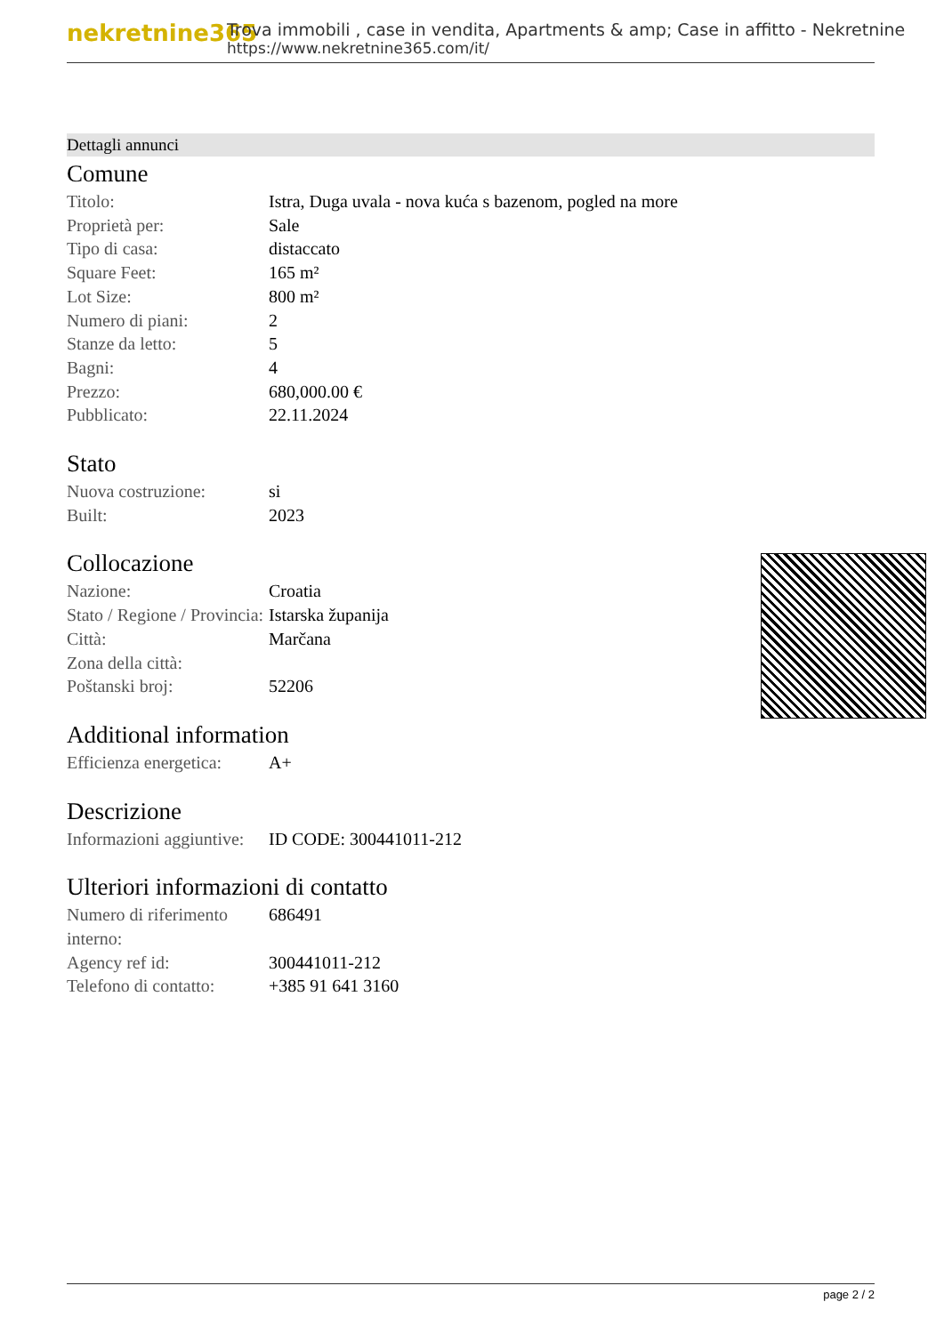nekretnine365
Trova immobili , case in vendita, Apartments & amp; Case in affitto - Nekretnine
https://www.nekretnine365.com/it/
Dettagli annunci
Comune
| Titolo: | Istra, Duga uvala - nova kuća s bazenom, pogled na more |
| Proprietà per: | Sale |
| Tipo di casa: | distaccato |
| Square Feet: | 165 m² |
| Lot Size: | 800 m² |
| Numero di piani: | 2 |
| Stanze da letto: | 5 |
| Bagni: | 4 |
| Prezzo: | 680,000.00 € |
| Pubblicato: | 22.11.2024 |
Stato
| Nuova costruzione: | si |
| Built: | 2023 |
Collocazione
| Nazione: | Croatia |
| Stato / Regione / Provincia: | Istarska županija |
| Città: | Marčana |
| Zona della città: | |
| Poštanski broj: | 52206 |
Additional information
| Efficienza energetica: | A+ |
Descrizione
| Informazioni aggiuntive: | ID CODE: 300441011-212 |
Ulteriori informazioni di contatto
| Numero di riferimento interno: | 686491 |
| Agency ref id: | 300441011-212 |
| Telefono di contatto: | +385 91 641 3160 |
page 2 / 2